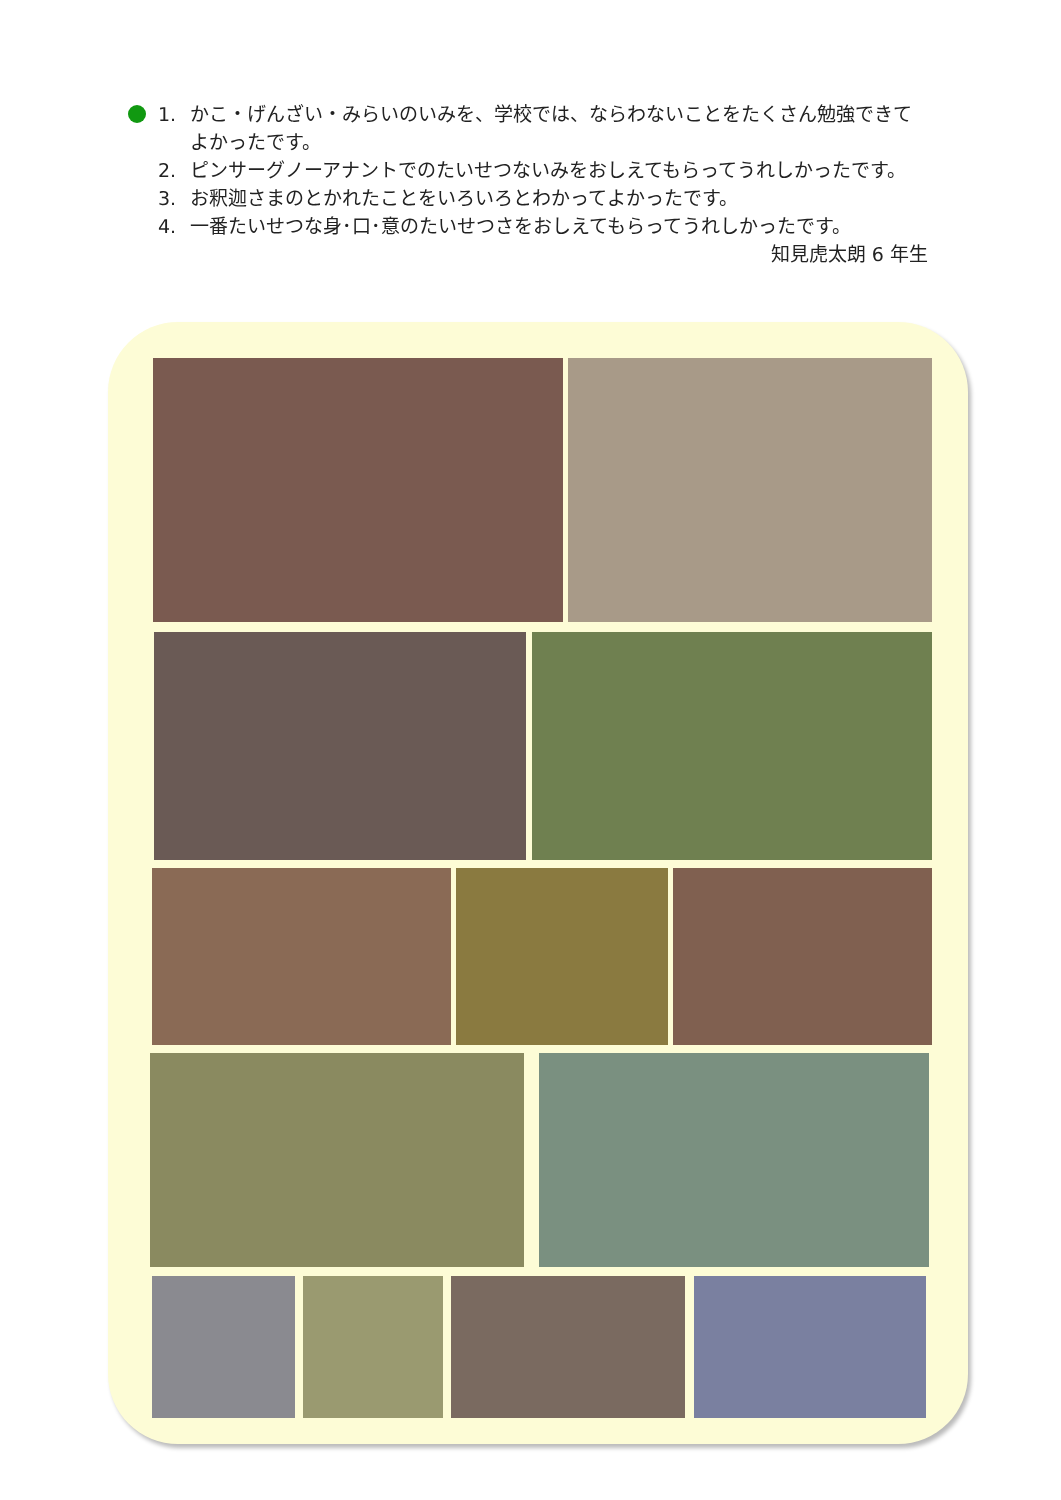1. かこ・げんざい・みらいのいみを、学校では、ならわないことをたくさん勉強できてよかったです。
2. ピンサーグノーアナントでのたいせつないみをおしえてもらってうれしかったです。
3. お釈迦さまのとかれたことをいろいろとわかってよかったです。
4. 一番たいせつな身･口･意のたいせつさをおしえてもらってうれしかったです。
知見虎太朗 6 年生